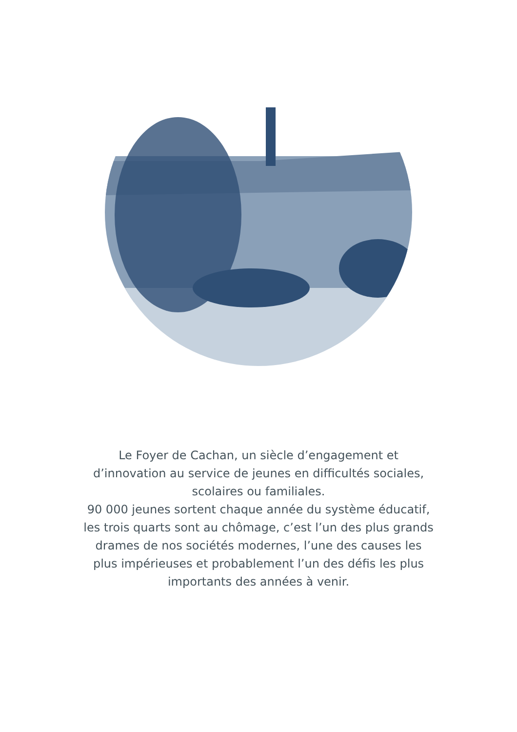Le Foyer de Cachan, un siècle d’engagement et d’innovation au service de jeunes en difficultés sociales, scolaires ou familiales.
90 000 jeunes sortent chaque année du système éducatif, les trois quarts sont au chômage, c’est l’un des plus grands drames de nos sociétés modernes, l’une des causes les plus impérieuses et probablement l’un des défis les plus importants des années à venir.